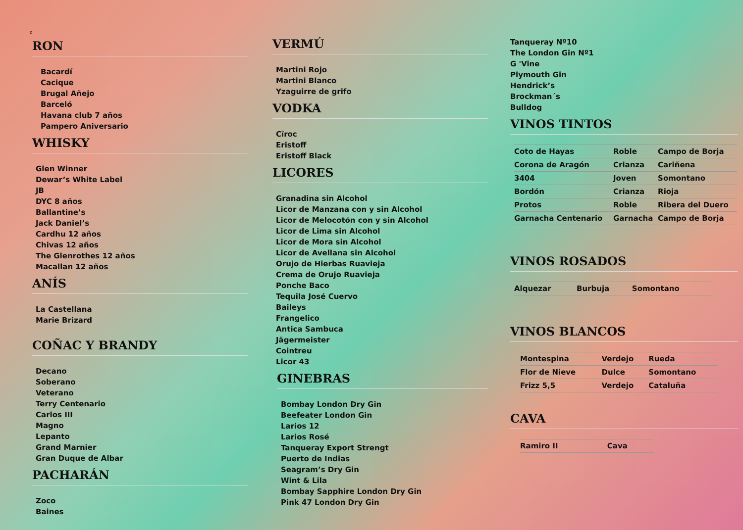o
RON
Bacardí
Cacique
Brugal Añejo
Barceló
Havana club 7 años
Pampero Aniversario
WHISKY
Glen Winner
Dewar’s White Label
JB
DYC 8 años
Ballantine’s
Jack Daniel’s
Cardhu 12 años
Chivas 12 años
The Glenrothes 12 años
Macallan 12 años
ANÍS
La Castellana
Marie Brizard
COÑAC Y BRANDY
Decano
Soberano
Veterano
Terry Centenario
Carlos III
Magno
Lepanto
Grand Marnier
Gran Duque de Albar
PACHARÁN
Zoco
Baines
VERMÚ
Martini Rojo
Martini Blanco
Yzaguirre de grifo
VODKA
Cîroc
Eristoff
Eristoff Black
LICORES
Granadina sin Alcohol
Licor de Manzana con y sin Alcohol
Licor de Melocotón con y sin Alcohol
Licor de Lima sin Alcohol
Licor de Mora sin Alcohol
Licor de Avellana sin Alcohol
Orujo de Hierbas Ruavieja
Crema de Orujo Ruavieja
Ponche Baco
Tequila José Cuervo
Baileys
Frangelico
Antica Sambuca
Jägermeister
Cointreu
Licor 43
GINEBRAS
Bombay London Dry Gin
Beefeater London Gin
Larios 12
Larios Rosé
Tanqueray Export Strengt
Puerto de Indias
Seagram’s Dry Gin
Wint & Lila
Bombay Sapphire London Dry Gin
Pink 47 London Dry Gin
Tanqueray Nº10
The London Gin Nº1
G 'Vine
Plymouth Gin
Hendrick’s
Brockman´s
Bulldog
VINOS TINTOS
| Coto de Hayas | Roble | Campo de Borja |
| Corona de Aragón | Crianza | Cariñena |
| 3404 | Joven | Somontano |
| Bordón | Crianza | Rioja |
| Protos | Roble | Ribera del Duero |
| Garnacha Centenario | Garnacha | Campo de Borja |
VINOS ROSADOS
| Alquezar | Burbuja | Somontano |
VINOS BLANCOS
| Montespina | Verdejo | Rueda |
| Flor de Nieve | Dulce | Somontano |
| Frizz 5,5 | Verdejo | Cataluña |
CAVA
| Ramiro II | Cava |